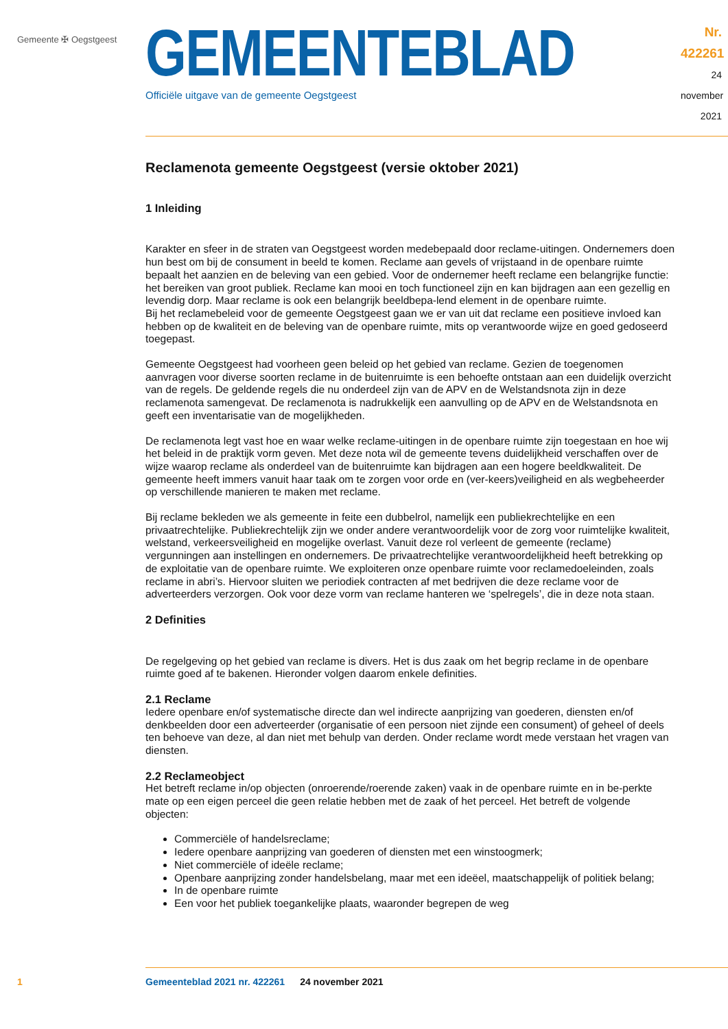Gemeente ✠ Oegstgeest
GEMEENTEBLAD
Officiële uitgave van de gemeente Oegstgeest
Nr. 422261
24 november
2021
Reclamenota gemeente Oegstgeest (versie oktober 2021)
1 Inleiding
Karakter en sfeer in de straten van Oegstgeest worden medebepaald door reclame-uitingen. Ondernemers doen hun best om bij de consument in beeld te komen. Reclame aan gevels of vrijstaand in de openbare ruimte bepaalt het aanzien en de beleving van een gebied. Voor de ondernemer heeft reclame een belangrijke functie: het bereiken van groot publiek. Reclame kan mooi en toch functioneel zijn en kan bijdragen aan een gezellig en levendig dorp. Maar reclame is ook een belangrijk beeldbepa-lend element in de openbare ruimte.
Bij het reclamebeleid voor de gemeente Oegstgeest gaan we er van uit dat reclame een positieve invloed kan hebben op de kwaliteit en de beleving van de openbare ruimte, mits op verantwoorde wijze en goed gedoseerd toegepast.
Gemeente Oegstgeest had voorheen geen beleid op het gebied van reclame. Gezien de toegenomen aanvragen voor diverse soorten reclame in de buitenruimte is een behoefte ontstaan aan een duidelijk overzicht van de regels. De geldende regels die nu onderdeel zijn van de APV en de Welstandsnota zijn in deze reclamenota samengevat. De reclamenota is nadrukkelijk een aanvulling op de APV en de Welstandsnota en geeft een inventarisatie van de mogelijkheden.
De reclamenota legt vast hoe en waar welke reclame-uitingen in de openbare ruimte zijn toegestaan en hoe wij het beleid in de praktijk vorm geven. Met deze nota wil de gemeente tevens duidelijkheid verschaffen over de wijze waarop reclame als onderdeel van de buitenruimte kan bijdragen aan een hogere beeldkwaliteit. De gemeente heeft immers vanuit haar taak om te zorgen voor orde en (ver-keers)veiligheid en als wegbeheerder op verschillende manieren te maken met reclame.
Bij reclame bekleden we als gemeente in feite een dubbelrol, namelijk een publiekrechtelijke en een privaatrechtelijke. Publiekrechtelijk zijn we onder andere verantwoordelijk voor de zorg voor ruimtelijke kwaliteit, welstand, verkeersveiligheid en mogelijke overlast. Vanuit deze rol verleent de gemeente (reclame) vergunningen aan instellingen en ondernemers. De privaatrechtelijke verantwoordelijkheid heeft betrekking op de exploitatie van de openbare ruimte. We exploiteren onze openbare ruimte voor reclamedoeleinden, zoals reclame in abri’s. Hiervoor sluiten we periodiek contracten af met bedrijven die deze reclame voor de adverteerders verzorgen. Ook voor deze vorm van reclame hanteren we ‘spelregels’, die in deze nota staan.
2 Definities
De regelgeving op het gebied van reclame is divers. Het is dus zaak om het begrip reclame in de openbare ruimte goed af te bakenen. Hieronder volgen daarom enkele definities.
2.1 Reclame
Iedere openbare en/of systematische directe dan wel indirecte aanprijzing van goederen, diensten en/of denkbeelden door een adverteerder (organisatie of een persoon niet zijnde een consument) of geheel of deels ten behoeve van deze, al dan niet met behulp van derden. Onder reclame wordt mede verstaan het vragen van diensten.
2.2 Reclameobject
Het betreft reclame in/op objecten (onroerende/roerende zaken) vaak in de openbare ruimte en in be-perkte mate op een eigen perceel die geen relatie hebben met de zaak of het perceel. Het betreft de volgende objecten:
Commerciële of handelsreclame;
Iedere openbare aanprijzing van goederen of diensten met een winstoogmerk;
Niet commerciële of ideële reclame;
Openbare aanprijzing zonder handelsbelang, maar met een ideëel, maatschappelijk of politiek belang;
In de openbare ruimte
Een voor het publiek toegankelijke plaats, waaronder begrepen de weg
1 Gemeenteblad 2021 nr. 422261 24 november 2021